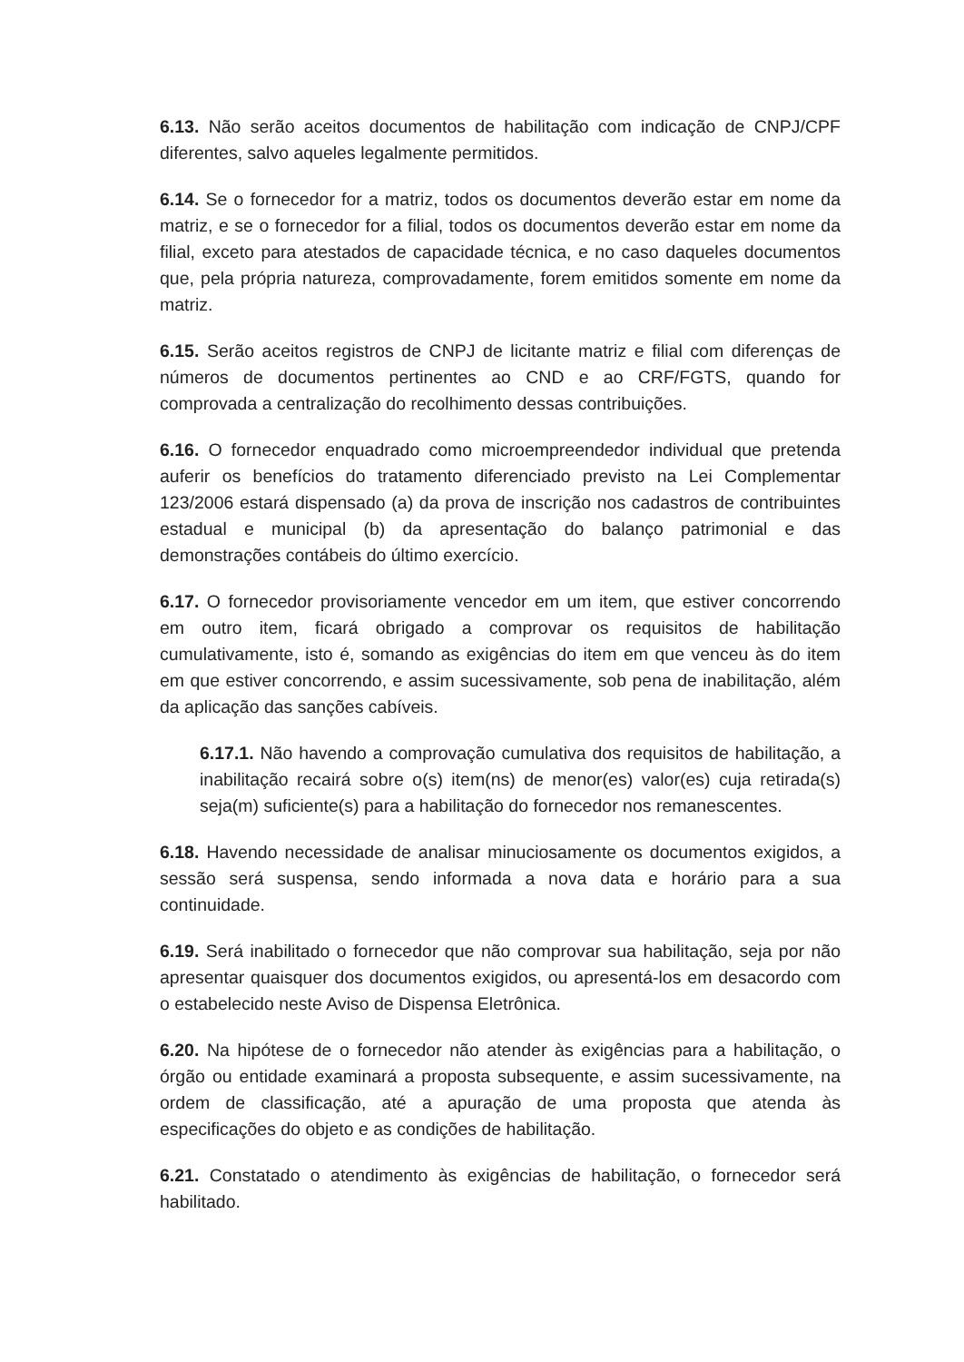6.13. Não serão aceitos documentos de habilitação com indicação de CNPJ/CPF diferentes, salvo aqueles legalmente permitidos.
6.14. Se o fornecedor for a matriz, todos os documentos deverão estar em nome da matriz, e se o fornecedor for a filial, todos os documentos deverão estar em nome da filial, exceto para atestados de capacidade técnica, e no caso daqueles documentos que, pela própria natureza, comprovadamente, forem emitidos somente em nome da matriz.
6.15. Serão aceitos registros de CNPJ de licitante matriz e filial com diferenças de números de documentos pertinentes ao CND e ao CRF/FGTS, quando for comprovada a centralização do recolhimento dessas contribuições.
6.16. O fornecedor enquadrado como microempreendedor individual que pretenda auferir os benefícios do tratamento diferenciado previsto na Lei Complementar 123/2006 estará dispensado (a) da prova de inscrição nos cadastros de contribuintes estadual e municipal (b) da apresentação do balanço patrimonial e das demonstrações contábeis do último exercício.
6.17. O fornecedor provisoriamente vencedor em um item, que estiver concorrendo em outro item, ficará obrigado a comprovar os requisitos de habilitação cumulativamente, isto é, somando as exigências do item em que venceu às do item em que estiver concorrendo, e assim sucessivamente, sob pena de inabilitação, além da aplicação das sanções cabíveis.
6.17.1. Não havendo a comprovação cumulativa dos requisitos de habilitação, a inabilitação recairá sobre o(s) item(ns) de menor(es) valor(es) cuja retirada(s) seja(m) suficiente(s) para a habilitação do fornecedor nos remanescentes.
6.18. Havendo necessidade de analisar minuciosamente os documentos exigidos, a sessão será suspensa, sendo informada a nova data e horário para a sua continuidade.
6.19. Será inabilitado o fornecedor que não comprovar sua habilitação, seja por não apresentar quaisquer dos documentos exigidos, ou apresentá-los em desacordo com o estabelecido neste Aviso de Dispensa Eletrônica.
6.20. Na hipótese de o fornecedor não atender às exigências para a habilitação, o órgão ou entidade examinará a proposta subsequente, e assim sucessivamente, na ordem de classificação, até a apuração de uma proposta que atenda às especificações do objeto e as condições de habilitação.
6.21. Constatado o atendimento às exigências de habilitação, o fornecedor será habilitado.